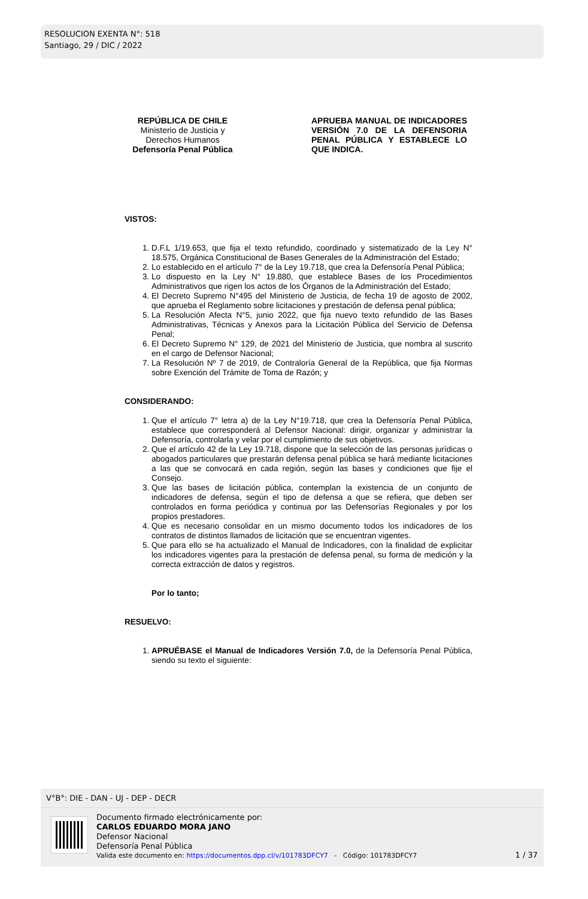RESOLUCION EXENTA N°: 518
Santiago, 29 / DIC / 2022
REPÚBLICA DE CHILE
Ministerio de Justicia y
Derechos Humanos
Defensoría Penal Pública
APRUEBA MANUAL DE INDICADORES VERSIÓN 7.0 DE LA DEFENSORIA PENAL PÚBLICA Y ESTABLECE LO QUE INDICA.
VISTOS:
1. D.F.L 1/19.653, que fija el texto refundido, coordinado y sistematizado de la Ley N° 18.575, Orgánica Constitucional de Bases Generales de la Administración del Estado;
2. Lo establecido en el artículo 7° de la Ley 19.718, que crea la Defensoría Penal Pública;
3. Lo dispuesto en la Ley N° 19.880, que establece Bases de los Procedimientos Administrativos que rigen los actos de los Órganos de la Administración del Estado;
4. El Decreto Supremo N°495 del Ministerio de Justicia, de fecha 19 de agosto de 2002, que aprueba el Reglamento sobre licitaciones y prestación de defensa penal pública;
5. La Resolución Afecta N°5, junio 2022, que fija nuevo texto refundido de las Bases Administrativas, Técnicas y Anexos para la Licitación Pública del Servicio de Defensa Penal;
6. El Decreto Supremo N° 129, de 2021 del Ministerio de Justicia, que nombra al suscrito en el cargo de Defensor Nacional;
7. La Resolución Nº 7 de 2019, de Contraloría General de la República, que fija Normas sobre Exención del Trámite de Toma de Razón; y
CONSIDERANDO:
1. Que el artículo 7° letra a) de la Ley N°19.718, que crea la Defensoría Penal Pública, establece que corresponderá al Defensor Nacional: dirigir, organizar y administrar la Defensoría, controlarla y velar por el cumplimiento de sus objetivos.
2. Que el artículo 42 de la Ley 19.718, dispone que la selección de las personas jurídicas o abogados particulares que prestarán defensa penal pública se hará mediante licitaciones a las que se convocará en cada región, según las bases y condiciones que fije el Consejo.
3. Que las bases de licitación pública, contemplan la existencia de un conjunto de indicadores de defensa, según el tipo de defensa a que se refiera, que deben ser controlados en forma periódica y continua por las Defensorías Regionales y por los propios prestadores.
4. Que es necesario consolidar en un mismo documento todos los indicadores de los contratos de distintos llamados de licitación que se encuentran vigentes.
5. Que para ello se ha actualizado el Manual de Indicadores, con la finalidad de explicitar los indicadores vigentes para la prestación de defensa penal, su forma de medición y la correcta extracción de datos y registros.
Por lo tanto;
RESUELVO:
1. APRUÉBASE el Manual de Indicadores Versión 7.0, de la Defensoría Penal Pública, siendo su texto el siguiente:
V°B°: DIE - DAN - UJ - DEP - DECR
Documento firmado electrónicamente por:
CARLOS EDUARDO MORA JANO
Defensor Nacional
Defensoría Penal Pública
Valida este documento en: https://documentos.dpp.cl/v/101783DFCY7 - Código: 101783DFCY7
1 / 37